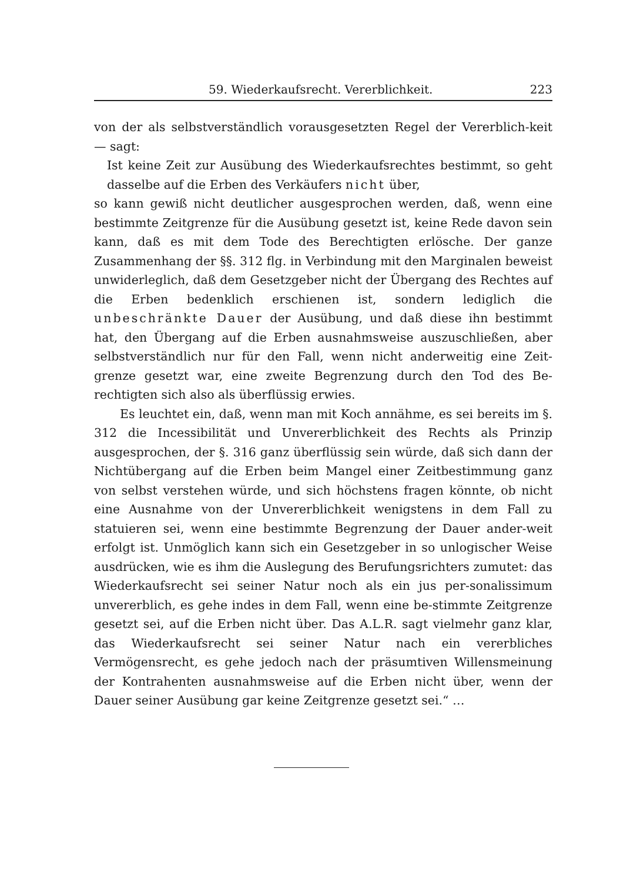59. Wiederkaufsrecht. Vererblichkeit. 223
von der als selbstverständlich vorausgesetzten Regel der Vererblich-keit — sagt:
Ist keine Zeit zur Ausübung des Wiederkaufsrechtes bestimmt, so geht dasselbe auf die Erben des Verkäufers nicht über,
so kann gewiß nicht deutlicher ausgesprochen werden, daß, wenn eine bestimmte Zeitgrenze für die Ausübung gesetzt ist, keine Rede davon sein kann, daß es mit dem Tode des Berechtigten erlösche. Der ganze Zusammenhang der §§. 312 flg. in Verbindung mit den Marginalen beweist unwiderleglich, daß dem Gesetzgeber nicht der Übergang des Rechtes auf die Erben bedenklich erschienen ist, sondern lediglich die unbeschränkte Dauer der Ausübung, und daß diese ihn bestimmt hat, den Übergang auf die Erben ausnahmsweise auszuschließen, aber selbstverständlich nur für den Fall, wenn nicht anderweitig eine Zeit-grenze gesetzt war, eine zweite Begrenzung durch den Tod des Be-rechtigten sich also als überflüssig erwies.
Es leuchtet ein, daß, wenn man mit Koch annähme, es sei bereits im §. 312 die Incessibilität und Unvererblichkeit des Rechts als Prinzip ausgesprochen, der §. 316 ganz überflüssig sein würde, daß sich dann der Nichtübergang auf die Erben beim Mangel einer Zeitbestimmung ganz von selbst verstehen würde, und sich höchstens fragen könnte, ob nicht eine Ausnahme von der Unvererblichkeit wenigstens in dem Fall zu statuieren sei, wenn eine bestimmte Begrenzung der Dauer ander-weit erfolgt ist. Unmöglich kann sich ein Gesetzgeber in so unlogischer Weise ausdrücken, wie es ihm die Auslegung des Berufungsrichters zumutet: das Wiederkaufsrecht sei seiner Natur noch als ein jus per-sonalissimum unvererblich, es gehe indes in dem Fall, wenn eine be-stimmte Zeitgrenze gesetzt sei, auf die Erben nicht über. Das A.L.R. sagt vielmehr ganz klar, das Wiederkaufsrecht sei seiner Natur nach ein vererbliches Vermögensrecht, es gehe jedoch nach der präsumtiven Willensmeinung der Kontrahenten ausnahmsweise auf die Erben nicht über, wenn der Dauer seiner Ausübung gar keine Zeitgrenze gesetzt sei.“ …